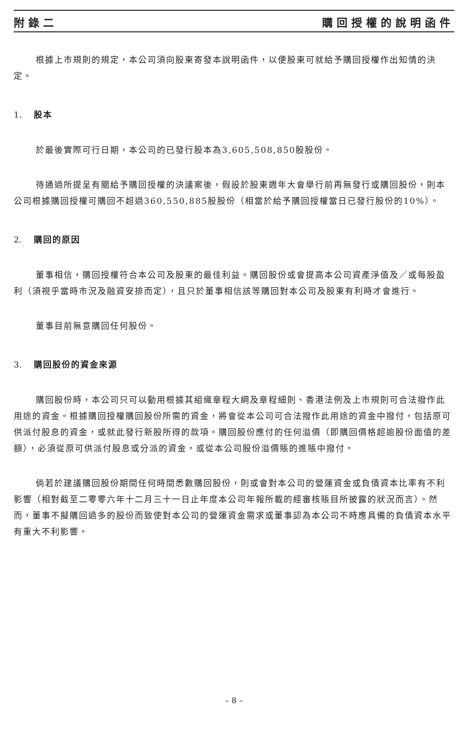附錄二 購回授權的說明函件
根據上市規則的規定，本公司須向股東寄發本說明函件，以便股東可就給予購回授權作出知情的決定。
1. 股本
於最後實際可行日期，本公司的已發行股本為3,605,508,850股股份。
待通過所提呈有關給予購回授權的決議案後，假設於股東週年大會舉行前再無發行或購回股份，則本公司根據購回授權可購回不超過360,550,885股股份（相當於給予購回授權當日已發行股份的10%）。
2. 購回的原因
董事相信，購回授權符合本公司及股東的最佳利益。購回股份或會提高本公司資產淨值及／或每股盈利（須視乎當時市況及融資安排而定），且只於董事相信該等購回對本公司及股東有利時才會進行。
董事目前無意購回任何股份。
3. 購回股份的資金來源
購回股份時，本公司只可以動用根據其組織章程大綱及章程細則、香港法例及上市規則可合法撥作此用途的資金。根據購回授權購回股份所需的資金，將會從本公司可合法撥作此用途的資金中撥付，包括原可供派付股息的資金，或就此發行新股所得的款項。購回股份應付的任何溢價（即購回價格超逾股份面值的差額），必須從原可供派付股息或分派的資金，或從本公司股份溢價賬的進賬中撥付。
倘若於建議購回股份期間任何時間悉數購回股份，則或會對本公司的營運資金或負債資本比率有不利影響（相對截至二零零六年十二月三十一日止年度本公司年報所載的經審核賬目所披露的狀況而言）。然而，董事不擬購回過多的股份而致使對本公司的營運資金需求或董事認為本公司不時應具備的負債資本水平有重大不利影響。
– 8 –